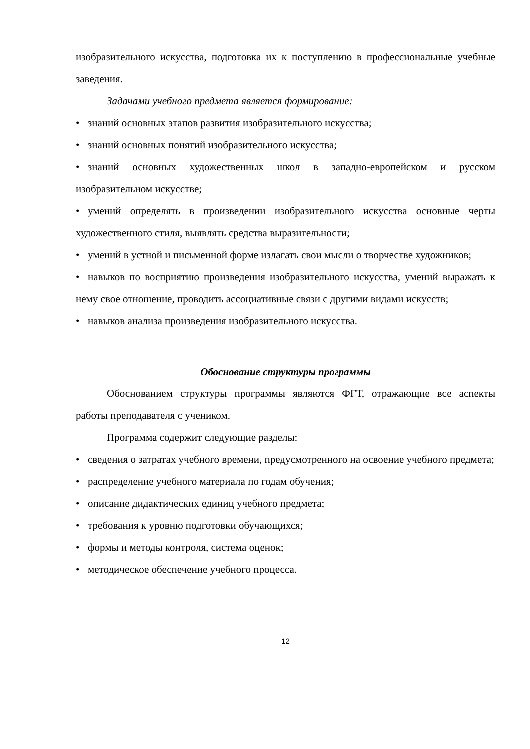изобразительного искусства, подготовка их к поступлению в профессиональные учебные заведения.
Задачами учебного предмета является формирование:
• знаний основных этапов развития изобразительного искусства;
• знаний основных понятий изобразительного искусства;
• знаний основных художественных школ в западно-европейском и русском изобразительном искусстве;
• умений определять в произведении изобразительного искусства основные черты художественного стиля, выявлять средства выразительности;
• умений в устной и письменной форме излагать свои мысли о творчестве художников;
• навыков по восприятию произведения изобразительного искусства, умений выражать к нему свое отношение, проводить ассоциативные связи с другими видами искусств;
• навыков анализа произведения изобразительного искусства.
Обоснование структуры программы
Обоснованием структуры программы являются ФГТ, отражающие все аспекты работы преподавателя с учеником.
Программа содержит следующие разделы:
• сведения о затратах учебного времени, предусмотренного на освоение учебного предмета;
• распределение учебного материала по годам обучения;
• описание дидактических единиц учебного предмета;
• требования к уровню подготовки обучающихся;
• формы и методы контроля, система оценок;
• методическое обеспечение учебного процесса.
12